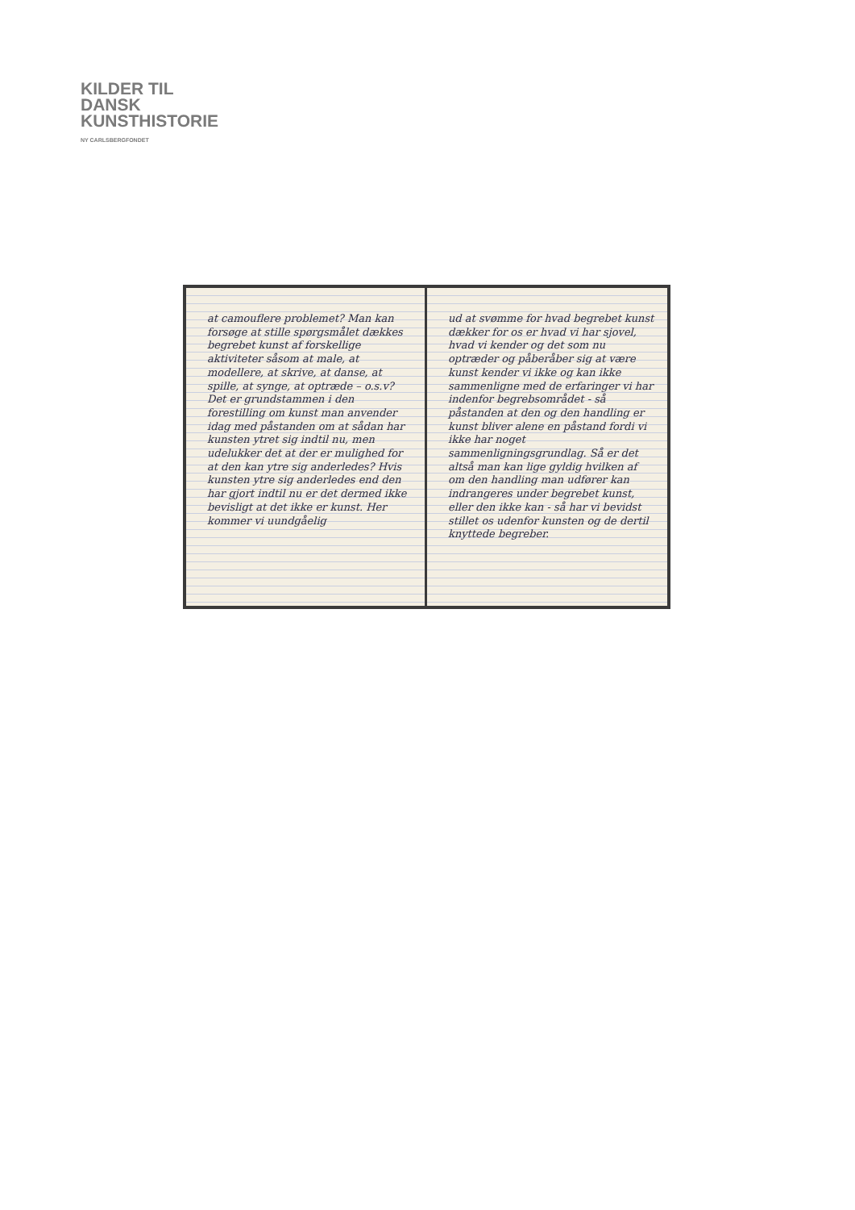KILDER TIL
DANSK
KUNSTHISTORIE
NY CARLSBERGFONDET
at camouflere problemet? Man kan forsøge at stille spørgsmålet dækkes begrebet kunst af forskellige aktiviteter såsom at male, at modellere, at skrive, at danse, at spille, at synge, at optræde – o.s.v? Det er grundstammen i den forestilling om kunst man anvender idag med påstanden om at sådan har kunsten ytret sig indtil nu, men udelukker det at der er mulighed for at den kan ytre sig anderledes? Hvis kunsten ytre sig anderledes end den har gjort indtil nu er det dermed ikke bevisligt at det ikke er kunst. Her kommer vi uundgåelig
ud at svømme for hvad begrebet kunst dækker for os er hvad vi har sjovel, hvad vi kender og det som nu optræder og påberåber sig at være kunst kender vi ikke og kan ikke sammenligne med de erfaringer vi har indenfor begrebsområdet - så påstanden at den og den handling er kunst bliver alene en påstand fordi vi ikke har noget sammenligningsgrundlag. Så er det altså man kan lige gyldig hvilken af om den handling man udfører kan indrangeres under begrebet kunst, eller den ikke kan - så har vi bevidst stillet os udenfor kunsten og de dertil knyttede begreber.